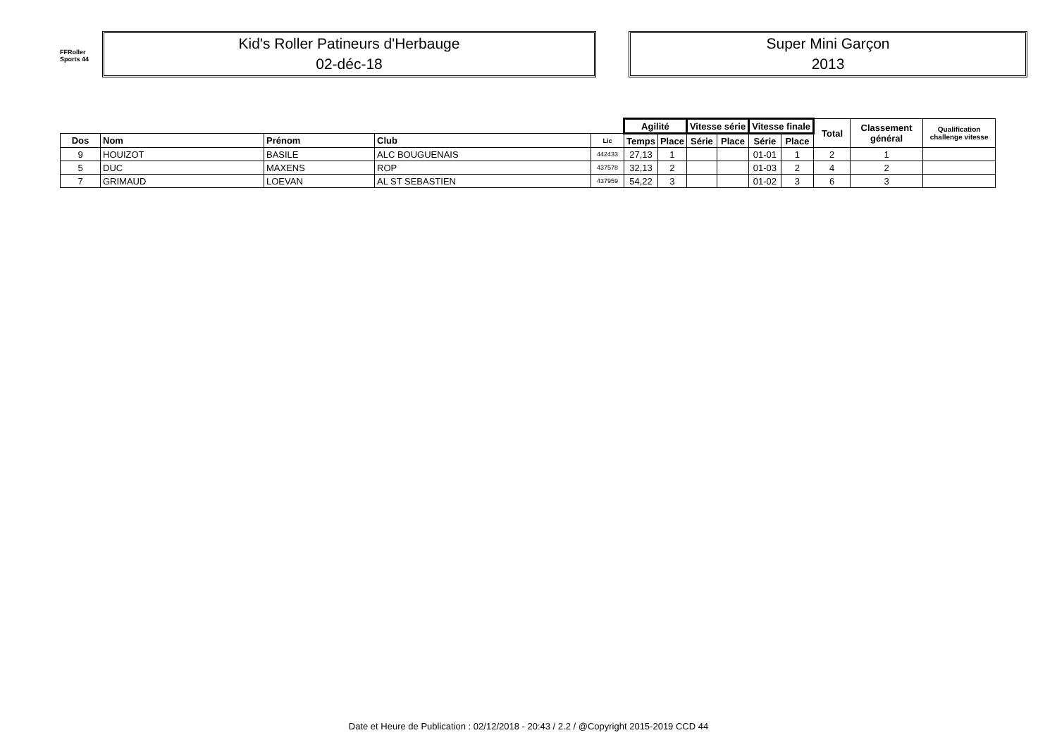FFRoller Sports 44
Kid's Roller Patineurs d'Herbauge
02-déc-18
Super Mini Garçon
2013
| | | | | | Agilité | | Vitesse série | | Vitesse finale | | Total | Classement général | Qualification challenge vitesse |
| --- | --- | --- | --- | --- | --- | --- | --- | --- | --- | --- | --- | --- | --- |
| Dos | Nom | Prénom | Club | Lic | Temps | Place | Série | Place | Série | Place | | | |
| 9 | HOUIZOT | BASILE | ALC BOUGUENAIS | 442433 | 27,13 | 1 | | | 01-01 | 1 | 2 | 1 | |
| 5 | DUC | MAXENS | ROP | 437578 | 32,13 | 2 | | | 01-03 | 2 | 4 | 2 | |
| 7 | GRIMAUD | LOEVAN | AL ST SEBASTIEN | 437959 | 54,22 | 3 | | | 01-02 | 3 | 6 | 3 | |
Date et Heure de Publication : 02/12/2018 - 20:43 / 2.2 / @Copyright 2015-2019 CCD 44